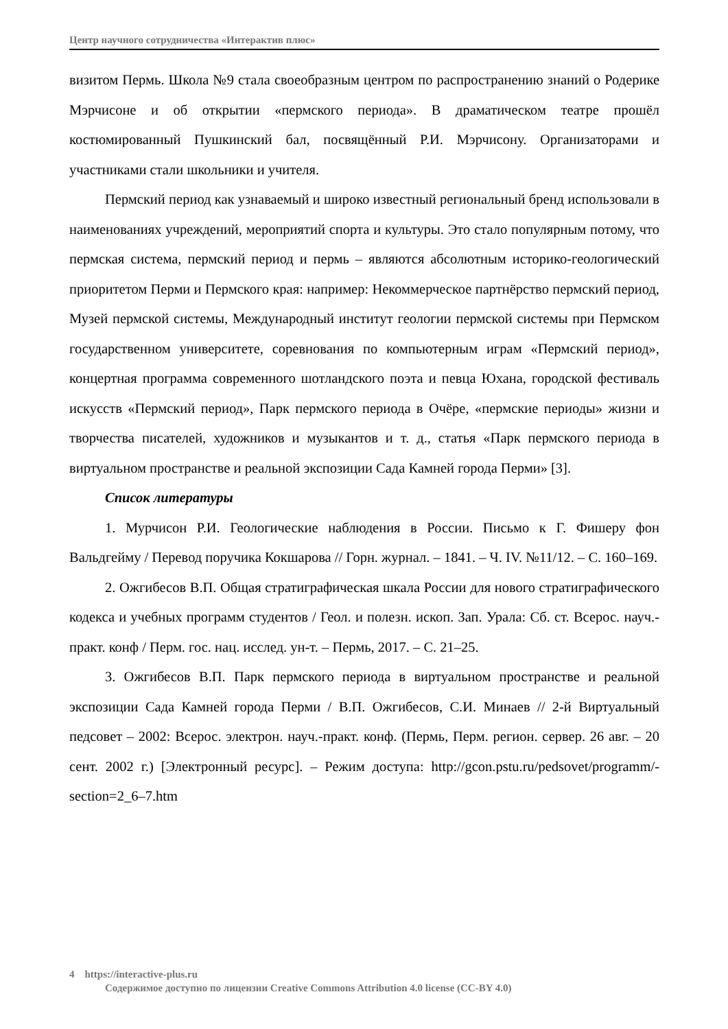Центр научного сотрудничества «Интерактив плюс»
визитом Пермь. Школа №9 стала своеобразным центром по распространению знаний о Родерике Мэрчисоне и об открытии «пермского периода». В драматическом театре прошёл костюмированный Пушкинский бал, посвящённый Р.И. Мэрчисону. Организаторами и участниками стали школьники и учителя.
Пермский период как узнаваемый и широко известный региональный бренд использовали в наименованиях учреждений, мероприятий спорта и культуры. Это стало популярным потому, что пермская система, пермский период и пермь – являются абсолютным историко-геологический приоритетом Перми и Пермского края: например: Некоммерческое партнёрство пермский период, Музей пермской системы, Международный институт геологии пермской системы при Пермском государственном университете, соревнования по компьютерным играм «Пермский период», концертная программа современного шотландского поэта и певца Юхана, городской фестиваль искусств «Пермский период», Парк пермского периода в Очёре, «пермские периоды» жизни и творчества писателей, художников и музыкантов и т. д., статья «Парк пермского периода в виртуальном пространстве и реальной экспозиции Сада Камней города Перми» [3].
Список литературы
1. Мурчисон Р.И. Геологические наблюдения в России. Письмо к Г. Фишеру фон Вальдгейму / Перевод поручика Кокшарова // Горн. журнал. – 1841. – Ч. IV. №11/12. – С. 160–169.
2. Ожгибесов В.П. Общая стратиграфическая шкала России для нового стратиграфического кодекса и учебных программ студентов / Геол. и полезн. ископ. Зап. Урала: Сб. ст. Всерос. науч.-практ. конф / Перм. гос. нац. исслед. ун-т. – Пермь, 2017. – С. 21–25.
3. Ожгибесов В.П. Парк пермского периода в виртуальном пространстве и реальной экспозиции Сада Камней города Перми / В.П. Ожгибесов, С.И. Минаев // 2-й Виртуальный педсовет – 2002: Всерос. электрон. науч.-практ. конф. (Пермь, Перм. регион. сервер. 26 авг. – 20 сент. 2002 г.) [Электронный ресурс]. – Режим доступа: http://gcon.pstu.ru/pedsovet/programm/-section=2_6–7.htm
4 https://interactive-plus.ru
Содержимое доступно по лицензии Creative Commons Attribution 4.0 license (CC-BY 4.0)